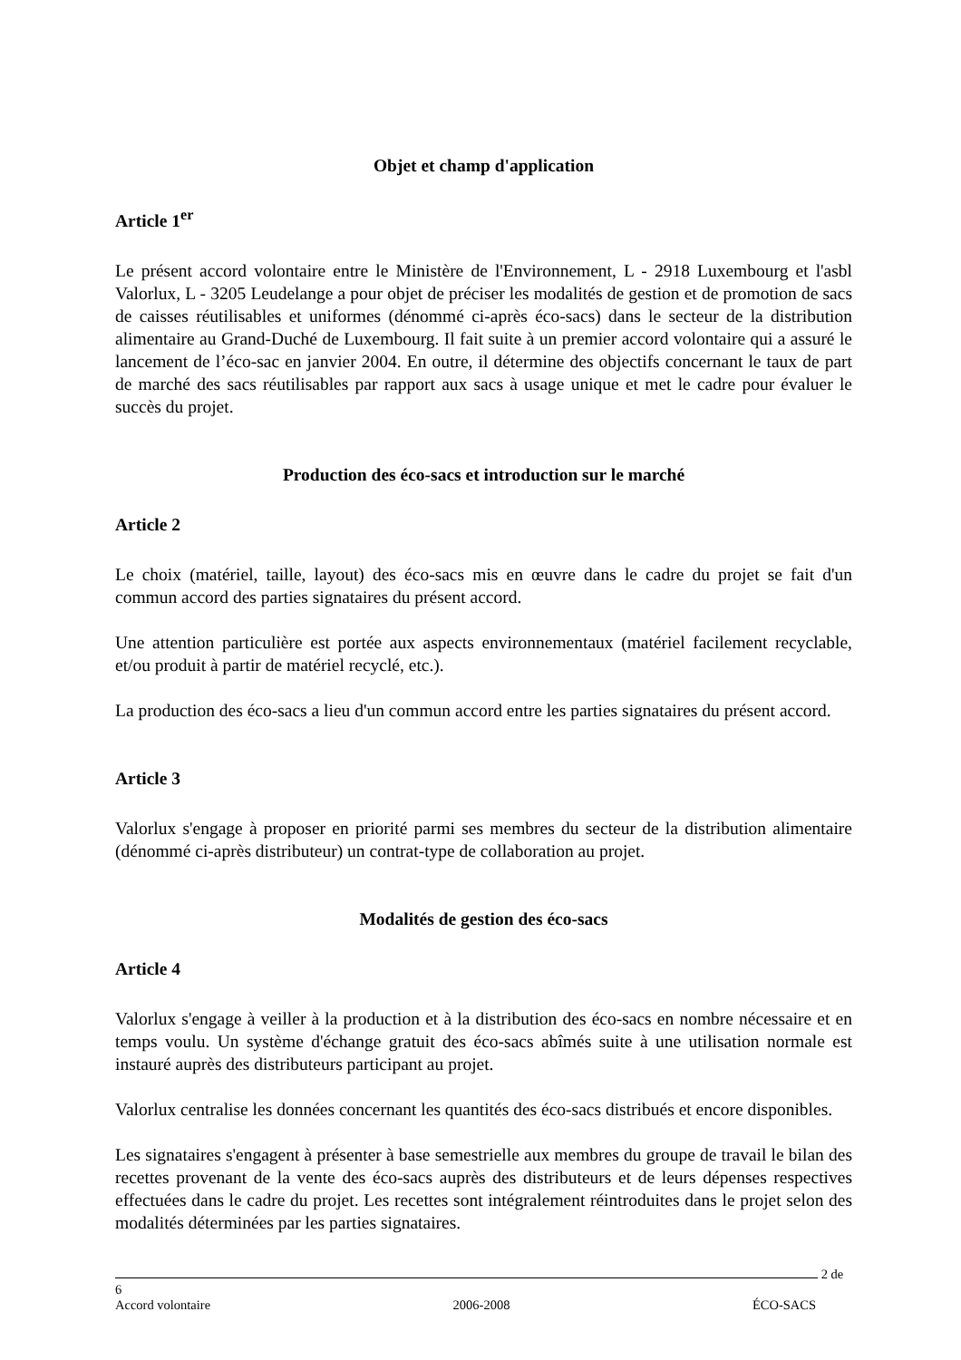Objet et champ d'application
Article 1<sup>er</sup>
Le présent accord volontaire entre le Ministère de l'Environnement, L - 2918 Luxembourg et l'asbl Valorlux, L - 3205 Leudelange a pour objet de préciser les modalités de gestion et de promotion de sacs de caisses réutilisables et uniformes (dénommé ci-après éco-sacs) dans le secteur de la distribution alimentaire au Grand-Duché de Luxembourg. Il fait suite à un premier accord volontaire qui a assuré le lancement de l’éco-sac en janvier 2004. En outre, il détermine des objectifs concernant le taux de part de marché des sacs réutilisables par rapport aux sacs à usage unique et met le cadre pour évaluer le succès du projet.
Production des éco-sacs et introduction sur le marché
Article 2
Le choix (matériel, taille, layout) des éco-sacs mis en œuvre dans le cadre du projet se fait d'un commun accord des parties signataires du présent accord.
Une attention particulière est portée aux aspects environnementaux (matériel facilement recyclable, et/ou produit à partir de matériel recyclé, etc.).
La production des éco-sacs a lieu d'un commun accord entre les parties signataires du présent accord.
Article 3
Valorlux s'engage à proposer en priorité parmi ses membres du secteur de la distribution alimentaire (dénommé ci-après distributeur) un contrat-type de collaboration au projet.
Modalités de gestion des éco-sacs
Article 4
Valorlux s'engage à veiller à la production et à la distribution des éco-sacs en nombre nécessaire et en temps voulu. Un système d'échange gratuit des éco-sacs abîmés suite à une utilisation normale est instauré auprès des distributeurs participant au projet.
Valorlux centralise les données concernant les quantités des éco-sacs distribués et encore disponibles.
Les signataires s'engagent à présenter à base semestrielle aux membres du groupe de travail le bilan des recettes provenant de la vente des éco-sacs auprès des distributeurs et de leurs dépenses respectives effectuées dans le cadre du projet. Les recettes sont intégralement réintroduites dans le projet selon des modalités déterminées par les parties signataires.
2 de 6
Accord volontaire 2006-2008 ÉCO-SACS